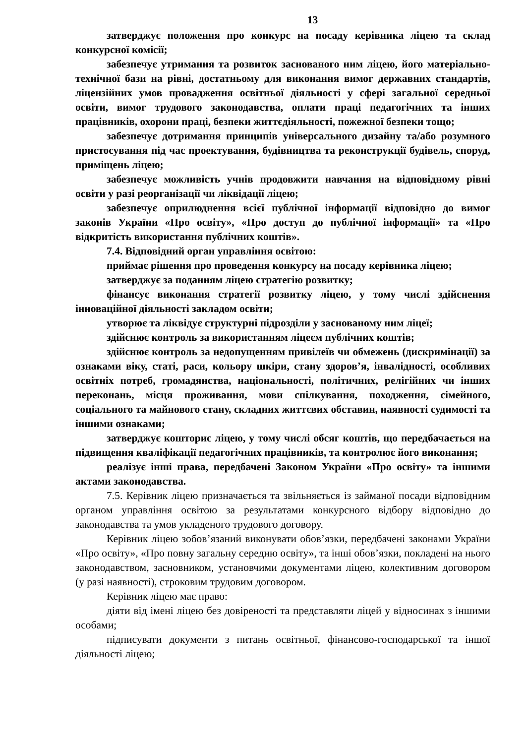13
затверджує положення про конкурс на посаду керівника ліцею та склад конкурсної комісії;
забезпечує утримання та розвиток заснованого ним ліцею, його матеріально-технічної бази на рівні, достатньому для виконання вимог державних стандартів, ліцензійних умов провадження освітньої діяльності у сфері загальної середньої освіти, вимог трудового законодавства, оплати праці педагогічних та інших працівників, охорони праці, безпеки життєдіяльності, пожежної безпеки тощо;
забезпечує дотримання принципів універсального дизайну та/або розумного пристосування під час проектування, будівництва та реконструкції будівель, споруд, приміщень ліцею;
забезпечує можливість учнів продовжити навчання на відповідному рівні освіти у разі реорганізації чи ліквідації ліцею;
забезпечує оприлюднення всієї публічної інформації відповідно до вимог законів України «Про освіту», «Про доступ до публічної інформації» та «Про відкритість використання публічних коштів».
7.4. Відповідний орган управління освітою:
приймає рішення про проведення конкурсу на посаду керівника ліцею;
затверджує за поданням ліцею стратегію розвитку;
фінансує виконання стратегії розвитку ліцею, у тому числі здійснення інноваційної діяльності закладом освіти;
утворює та ліквідує структурні підрозділи у заснованому ним ліцеї;
здійснює контроль за використанням ліцеєм публічних коштів;
здійснює контроль за недопущенням привілеїв чи обмежень (дискримінації) за ознаками віку, статі, раси, кольору шкіри, стану здоров’я, інвалідності, особливих освітніх потреб, громадянства, національності, політичних, релігійних чи інших переконань, місця проживання, мови спілкування, походження, сімейного, соціального та майнового стану, складних життєвих обставин, наявності судимості та іншими ознаками;
затверджує кошторис ліцею, у тому числі обсяг коштів, що передбачається на підвищення кваліфікації педагогічних працівників, та контролює його виконання;
реалізує інші права, передбачені Законом України «Про освіту» та іншими актами законодавства.
7.5. Керівник ліцею призначається та звільняється із займаної посади відповідним органом управління освітою за результатами конкурсного відбору відповідно до законодавства та умов укладеного трудового договору.
Керівник ліцею зобов’язаний виконувати обов’язки, передбачені законами України «Про освіту», «Про повну загальну середню освіту», та інші обов’язки, покладені на нього законодавством, засновником, установчими документами ліцею, колективним договором (у разі наявності), строковим трудовим договором.
Керівник ліцею має право:
діяти від імені ліцею без довіреності та представляти ліцей у відносинах з іншими особами;
підписувати документи з питань освітньої, фінансово-господарської та іншої діяльності ліцею;